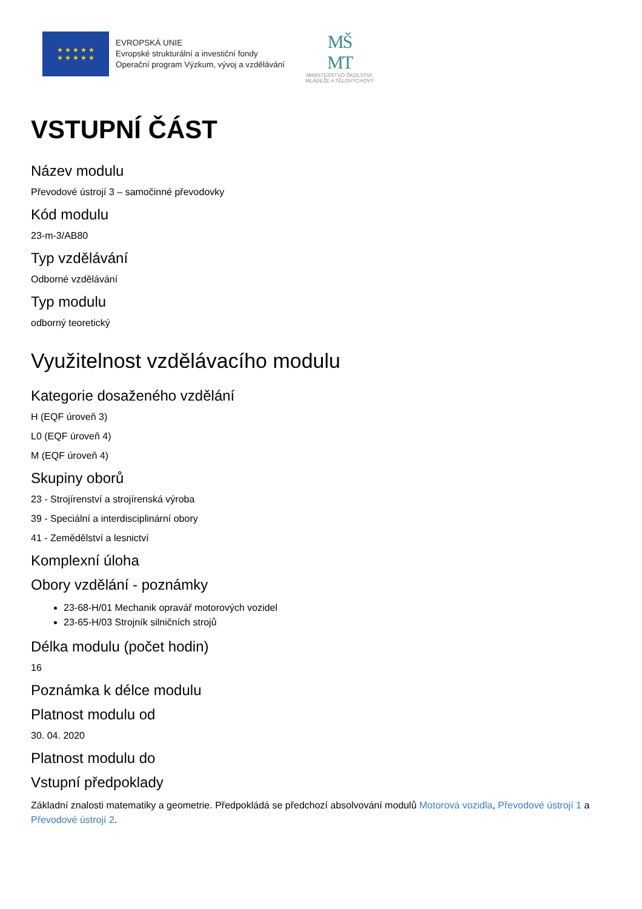★ ★ ★ ★ ★
★ ★ ★ ★ ★
EVROPSKÁ UNIE
Evropské strukturální a investiční fondy
Operační program Výzkum, vývoj a vzdělávání
MŠ
MT
MINISTERSTVO ŠKOLSTVÍ,
MLÁDEŽE A TĚLOVÝCHOVY
VSTUPNÍ ČÁST
Název modulu
Převodové ústrojí 3 – samočinné převodovky
Kód modulu
23-m-3/AB80
Typ vzdělávání
Odborné vzdělávání
Typ modulu
odborný teoretický
Využitelnost vzdělávacího modulu
Kategorie dosaženého vzdělání
H (EQF úroveň 3)
L0 (EQF úroveň 4)
M (EQF úroveň 4)
Skupiny oborů
23 - Strojírenství a strojírenská výroba
39 - Speciální a interdisciplinární obory
41 - Zemědělství a lesnictví
Komplexní úloha
Obory vzdělání - poznámky
23-68-H/01 Mechanik opravář motorových vozidel
23-65-H/03 Strojník silničních strojů
Délka modulu (počet hodin)
16
Poznámka k délce modulu
Platnost modulu od
30. 04. 2020
Platnost modulu do
Vstupní předpoklady
Základní znalosti matematiky a geometrie. Předpokládá se předchozí absolvování modulů Motorová vozidla, Převodové ústrojí 1 a Převodové ústrojí 2.